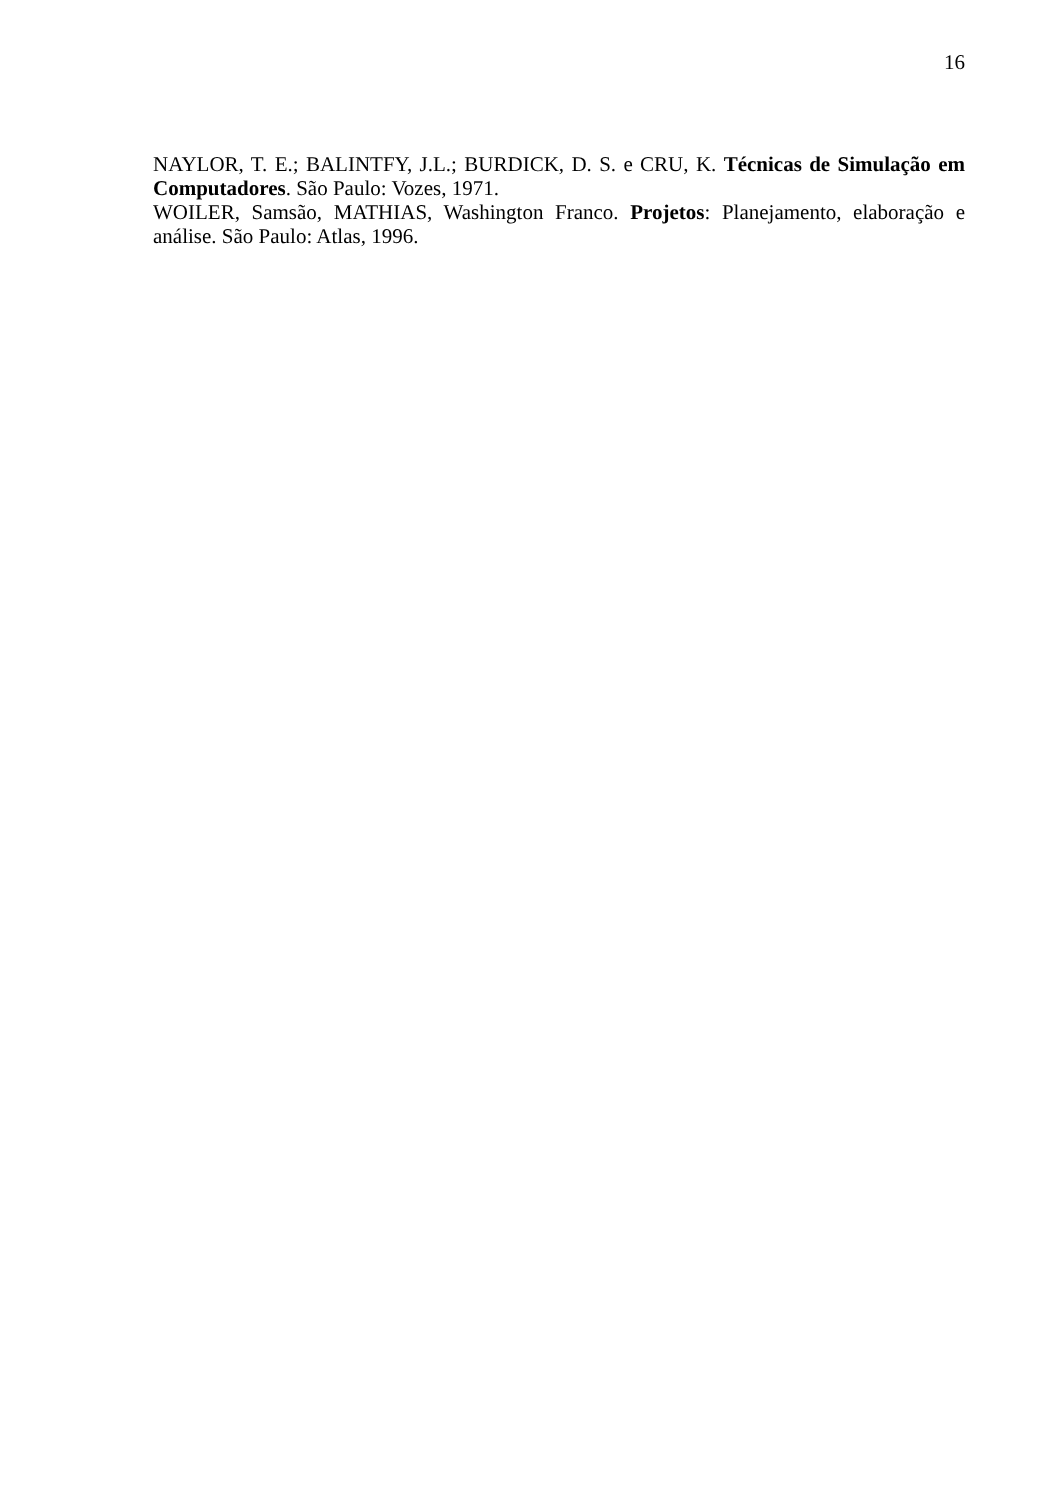16
NAYLOR, T. E.; BALINTFY, J.L.; BURDICK, D. S. e CRU, K. Técnicas de Simulação em Computadores. São Paulo: Vozes, 1971.
WOILER, Samsão, MATHIAS, Washington Franco. Projetos: Planejamento, elaboração e análise. São Paulo: Atlas, 1996.